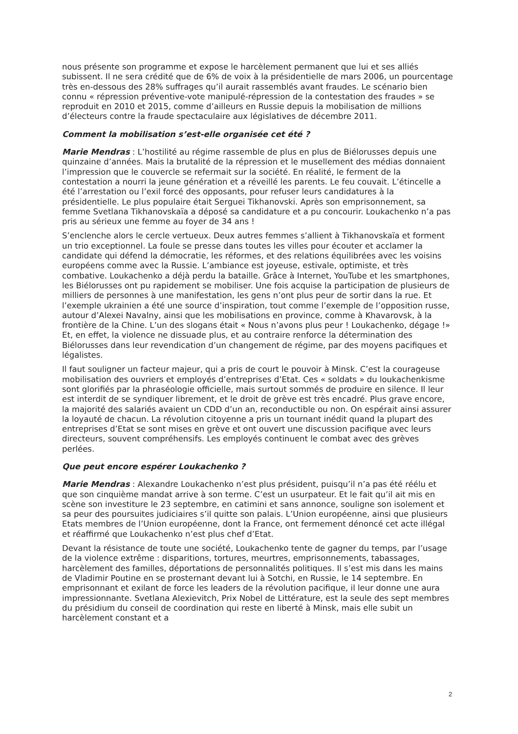nous présente son programme et expose le harcèlement permanent que lui et ses alliés subissent. Il ne sera crédité que de 6% de voix à la présidentielle de mars 2006, un pourcentage très en-dessous des 28% suffrages qu’il aurait rassemblés avant fraudes. Le scénario bien connu « répression préventive-vote manipulé-répression de la contestation des fraudes » se reproduit en 2010 et 2015, comme d’ailleurs en Russie depuis la mobilisation de millions d’électeurs contre la fraude spectaculaire aux législatives de décembre 2011.
Comment la mobilisation s’est-elle organisée cet été ?
Marie Mendras : L’hostilité au régime rassemble de plus en plus de Biélorusses depuis une quinzaine d’années. Mais la brutalité de la répression et le musellement des médias donnaient l’impression que le couvercle se refermait sur la société. En réalité, le ferment de la contestation a nourri la jeune génération et a réveillé les parents. Le feu couvait. L’étincelle a été l’arrestation ou l’exil forcé des opposants, pour refuser leurs candidatures à la présidentielle. Le plus populaire était Serguei Tikhanovski. Après son emprisonnement, sa femme Svetlana Tikhanovskaïa a déposé sa candidature et a pu concourir. Loukachenko n’a pas pris au sérieux une femme au foyer de 34 ans !
S’enclenche alors le cercle vertueux. Deux autres femmes s’allient à Tikhanovskaïa et forment un trio exceptionnel. La foule se presse dans toutes les villes pour écouter et acclamer la candidate qui défend la démocratie, les réformes, et des relations équilibrées avec les voisins européens comme avec la Russie. L’ambiance est joyeuse, estivale, optimiste, et très combative. Loukachenko a déjà perdu la bataille. Grâce à Internet, YouTube et les smartphones, les Biélorusses ont pu rapidement se mobiliser. Une fois acquise la participation de plusieurs de milliers de personnes à une manifestation, les gens n’ont plus peur de sortir dans la rue. Et l’exemple ukrainien a été une source d’inspiration, tout comme l’exemple de l’opposition russe, autour d’Alexei Navalny, ainsi que les mobilisations en province, comme à Khavarovsk, à la frontière de la Chine. L’un des slogans était « Nous n’avons plus peur ! Loukachenko, dégage !» Et, en effet, la violence ne dissuade plus, et au contraire renforce la détermination des Biélorusses dans leur revendication d’un changement de régime, par des moyens pacifiques et légalistes.
Il faut souligner un facteur majeur, qui a pris de court le pouvoir à Minsk. C’est la courageuse mobilisation des ouvriers et employés d’entreprises d’Etat. Ces « soldats » du loukachenkisme sont glorifiés par la phraséologie officielle, mais surtout sommés de produire en silence. Il leur est interdit de se syndiquer librement, et le droit de grève est très encadré. Plus grave encore, la majorité des salariés avaient un CDD d’un an, reconductible ou non. On espérait ainsi assurer la loyauté de chacun. La révolution citoyenne a pris un tournant inédit quand la plupart des entreprises d’Etat se sont mises en grève et ont ouvert une discussion pacifique avec leurs directeurs, souvent compréhensifs. Les employés continuent le combat avec des grèves perlées.
Que peut encore espérer Loukachenko ?
Marie Mendras : Alexandre Loukachenko n’est plus président, puisqu’il n’a pas été réélu et que son cinquième mandat arrive à son terme. C’est un usurpateur. Et le fait qu’il ait mis en scène son investiture le 23 septembre, en catimini et sans annonce, souligne son isolement et sa peur des poursuites judiciaires s’il quitte son palais. L’Union européenne, ainsi que plusieurs Etats membres de l’Union européenne, dont la France, ont fermement dénoncé cet acte illégal et réaffirmé que Loukachenko n’est plus chef d’Etat.
Devant la résistance de toute une société, Loukachenko tente de gagner du temps, par l’usage de la violence extrême : disparitions, tortures, meurtres, emprisonnements, tabassages, harcèlement des familles, déportations de personnalités politiques. Il s’est mis dans les mains de Vladimir Poutine en se prosternant devant lui à Sotchi, en Russie, le 14 septembre. En emprisonnant et exilant de force les leaders de la révolution pacifique, il leur donne une aura impressionnante. Svetlana Alexievitch, Prix Nobel de Littérature, est la seule des sept membres du présidium du conseil de coordination qui reste en liberté à Minsk, mais elle subit un harcèlement constant et a
2